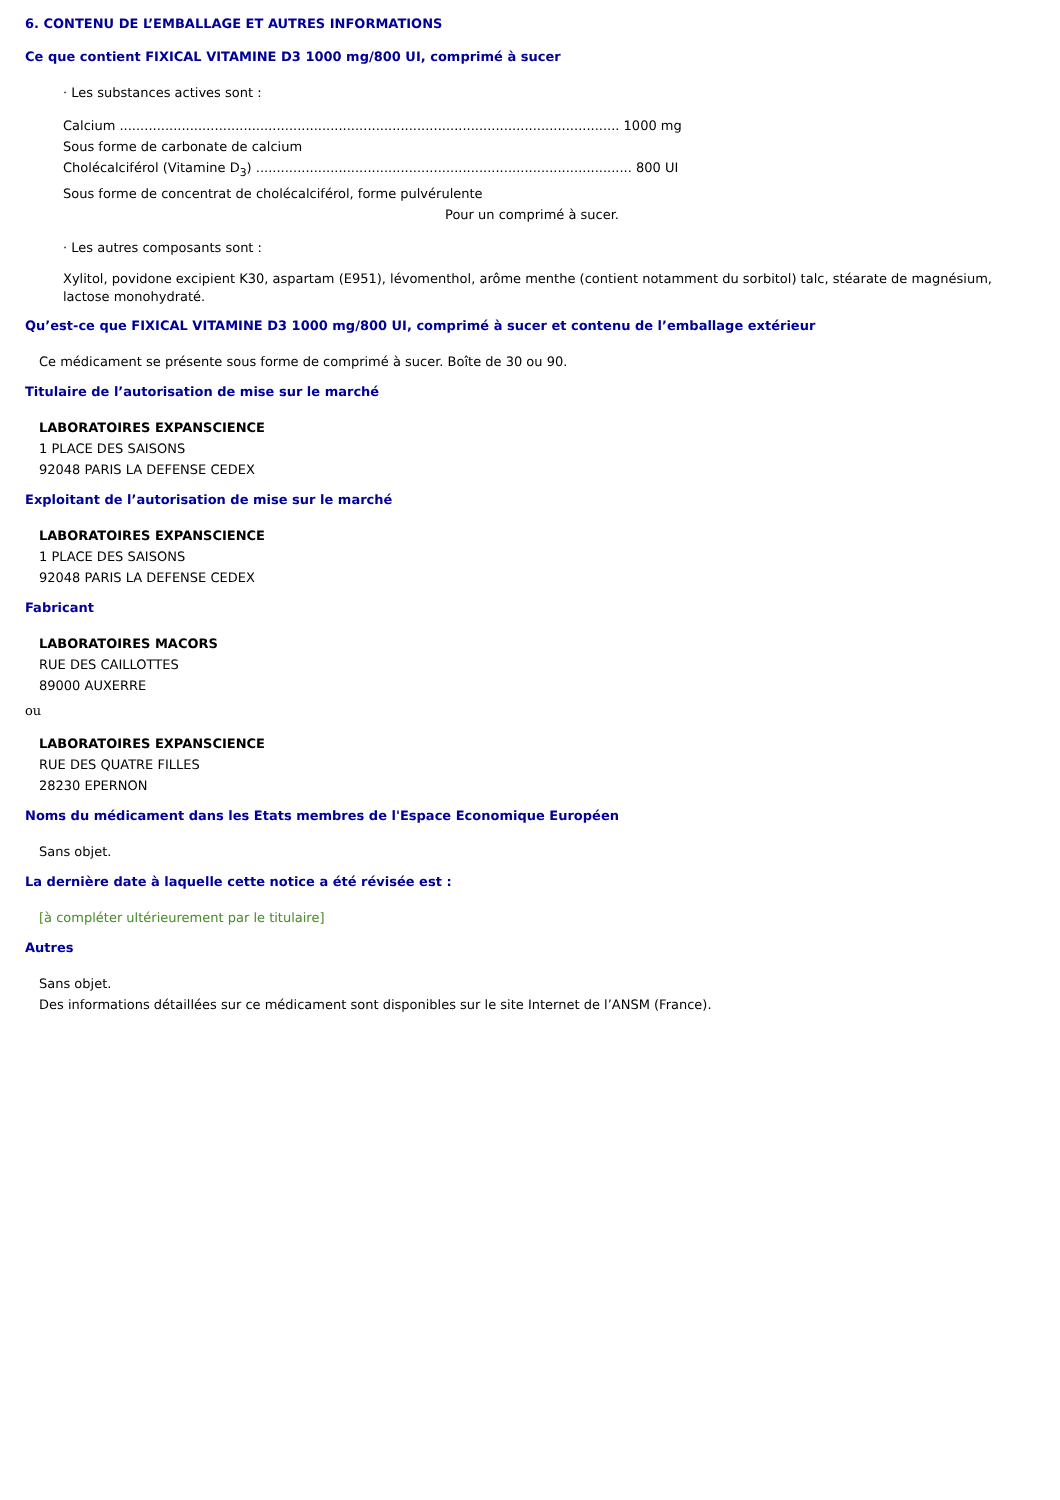6. CONTENU DE L’EMBALLAGE ET AUTRES INFORMATIONS
Ce que contient FIXICAL VITAMINE D3 1000 mg/800 UI, comprimé à sucer
· Les substances actives sont :
Calcium ......................................................................................................................... 1000 mg
Sous forme de carbonate de calcium
Cholécalciférol (Vitamine D<sub>3</sub>) ........................................................................................... 800 UI
Sous forme de concentrat de cholécalciférol, forme pulvérulente
Pour un comprimé à sucer.
· Les autres composants sont :
Xylitol, povidone excipient K30, aspartam (E951), lévomenthol, arôme menthe (contient notamment du sorbitol) talc, stéarate de magnésium, lactose monohydraté.
Qu’est-ce que FIXICAL VITAMINE D3 1000 mg/800 UI, comprimé à sucer et contenu de l’emballage extérieur
Ce médicament se présente sous forme de comprimé à sucer. Boîte de 30 ou 90.
Titulaire de l’autorisation de mise sur le marché
LABORATOIRES EXPANSCIENCE
1 PLACE DES SAISONS
92048 PARIS LA DEFENSE CEDEX
Exploitant de l’autorisation de mise sur le marché
LABORATOIRES EXPANSCIENCE
1 PLACE DES SAISONS
92048 PARIS LA DEFENSE CEDEX
Fabricant
LABORATOIRES MACORS
RUE DES CAILLOTTES
89000 AUXERRE
ou
LABORATOIRES EXPANSCIENCE
RUE DES QUATRE FILLES
28230 EPERNON
Noms du médicament dans les Etats membres de l'Espace Economique Européen
Sans objet.
La dernière date à laquelle cette notice a été révisée est :
[à compléter ultérieurement par le titulaire]
Autres
Sans objet.
Des informations détaillées sur ce médicament sont disponibles sur le site Internet de l’ANSM (France).